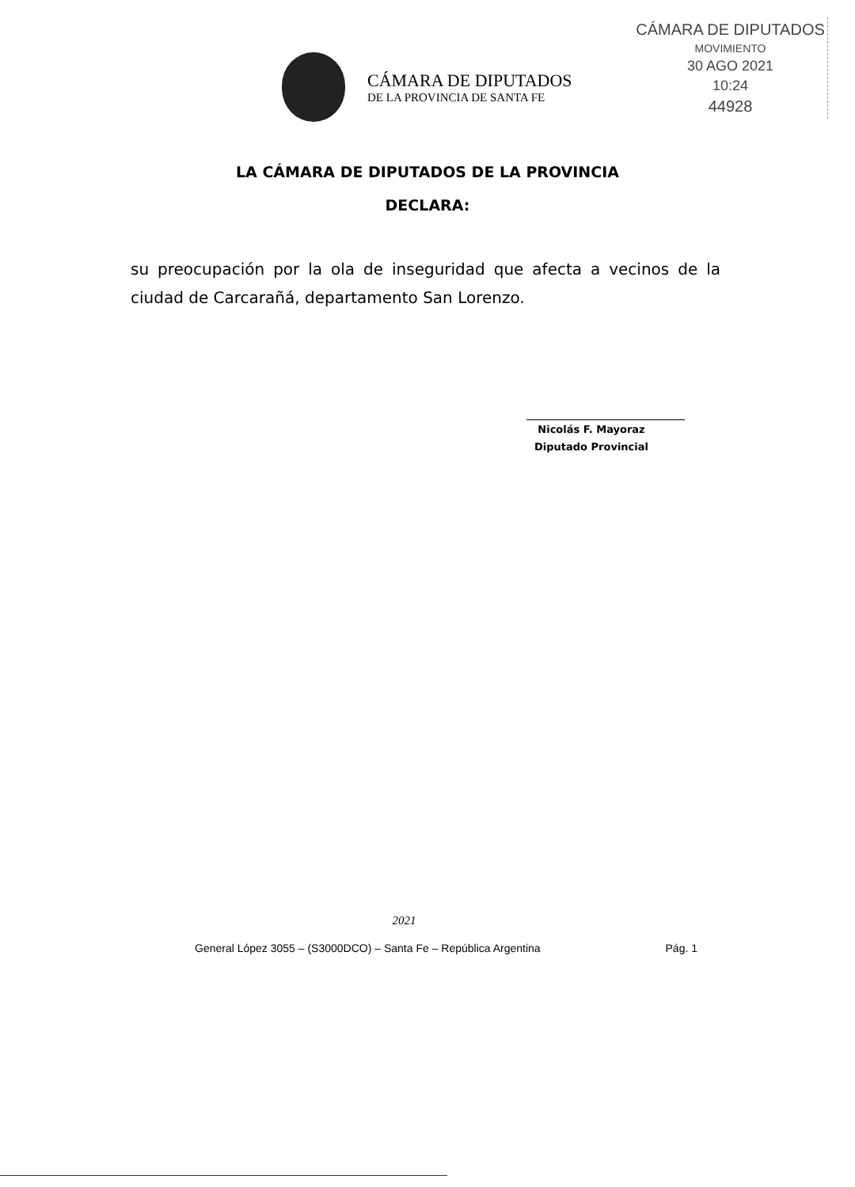CÁMARA DE DIPUTADOS
MOVIMIENTO
30 AGO 2021
10:24
44928
CÁMARA DE DIPUTADOS
DE LA PROVINCIA DE SANTA FE
LA CÁMARA DE DIPUTADOS DE LA PROVINCIA
DECLARA:
su preocupación por la ola de inseguridad que afecta a vecinos de la ciudad de Carcarañá, departamento San Lorenzo.
Nicolás F. Mayoraz
Diputado Provincial
2021
General López 3055 – (S3000DCO) – Santa Fe – República Argentina Pág. 1